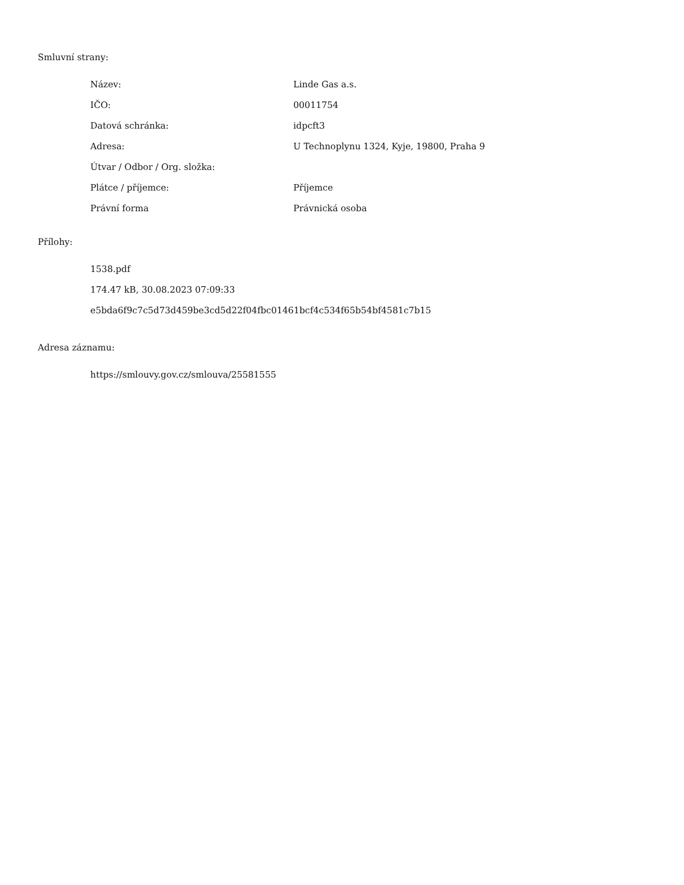Smluvní strany:
| Název: | Linde Gas a.s. |
| IČO: | 00011754 |
| Datová schránka: | idpcft3 |
| Adresa: | U Technoplynu 1324, Kyje, 19800, Praha 9 |
| Útvar / Odbor / Org. složka: | |
| Plátce / příjemce: | Příjemce |
| Právní forma | Právnická osoba |
Přílohy:
1538.pdf
174.47 kB, 30.08.2023 07:09:33
e5bda6f9c7c5d73d459be3cd5d22f04fbc01461bcf4c534f65b54bf4581c7b15
Adresa záznamu:
https://smlouvy.gov.cz/smlouva/25581555